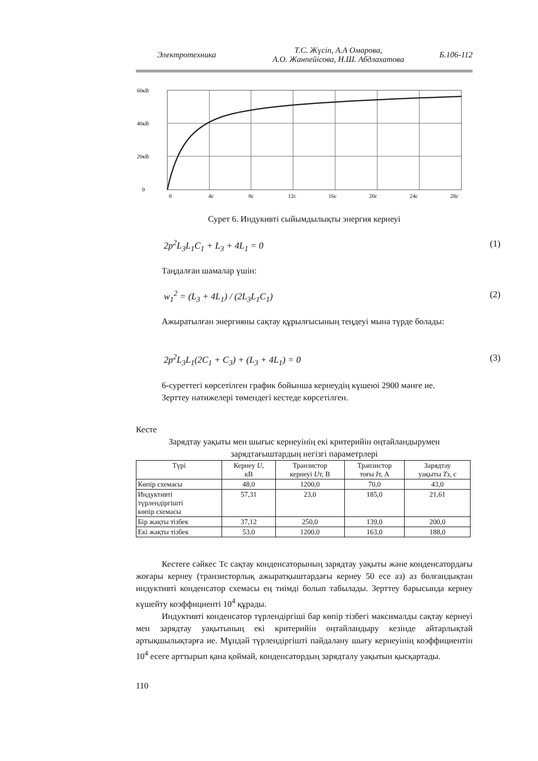Электротехника
Т.С. Жүсіп, А.А Омарова,
А.О. Жанпейісова, Н.Ш. Абдлахатова
Б.106-112
60кВ
40кВ
20кВ
0
0
4c
8c
12c
16c
20c
24c
28c
Сурет 6. Индукивті сыйымдылықты энергия кернеуі
2p<sup>2</sup>L<sub>3</sub>L<sub>1</sub>C<sub>1</sub> + L<sub>3</sub> + 4L<sub>1</sub> = 0 (1)
Таңдалған шамалар үшін:
w<sub>1</sub><sup>2</sup> = (L<sub>3</sub> + 4L<sub>1</sub>) / (2L<sub>3</sub>L<sub>1</sub>C<sub>1</sub>) (2)
Ажыратылған энергияны сақтау құрылғысының теңдеуі мына түрде болады:
2p<sup>2</sup>L<sub>3</sub>L<sub>1</sub>(2C<sub>1</sub> + C<sub>3</sub>) + (L<sub>3</sub> + 4L<sub>1</sub>) = 0 (3)
6-суреттегі көрсетілген график бойынша кернеудің күшеюі 2900 мәнге ие.
Зерттеу нәтижелері төмендегі кестеде көрсетілген.
Кесте
Зарядтау уақыты мен шығыс кернеуінің екі критерийін оңтайландырумен зарядтағыштардың негізгі параметрлері
| Түрі | Кернеу U , кВ | Транзистор кернеуі U т, В | Транзистор тоғы I т, А | Зарядтау уақыты T з, с |
| --- | --- | --- | --- | --- |
| Көпір схемасы | 48,0 | 1200,0 | 70,0 | 43,0 |
| Индуктивті түрлендіргішті көпір схемасы | 57,31 | 23,0 | 185,0 | 21,61 |
| Бір жақты тізбек | 37,12 | 250,0 | 139,0 | 200,0 |
| Екі жақты тізбек | 53,0 | 1200,0 | 163,0 | 188,0 |
Кестеге сәйкес Тс сақтау конденсаторының зарядтау уақыты және конденсатордағы жоғары кернеу (транзисторлық ажыратқыштардағы кернеу 50 есе аз) аз болғандықтан индуктивті конденсатор схемасы ең тиімді болып табылады. Зерттеу барысында кернеу күшейту коэффициенті 10<sup>4</sup> құрады.
Индуктивті конденсатор түрлендіргіші бар көпір тізбегі максималды сақтау кернеуі мен зарядтау уақытының екі критерийін оңтайландыру кезінде айтарлықтай артықшылықтарға ие. Мұндай түрлендіргішті пайдалану шығу кернеуінің коэффициентін 10<sup>4</sup> есеге арттырып қана қоймай, конденсатордың зарядталу уақытын қысқартады.
110